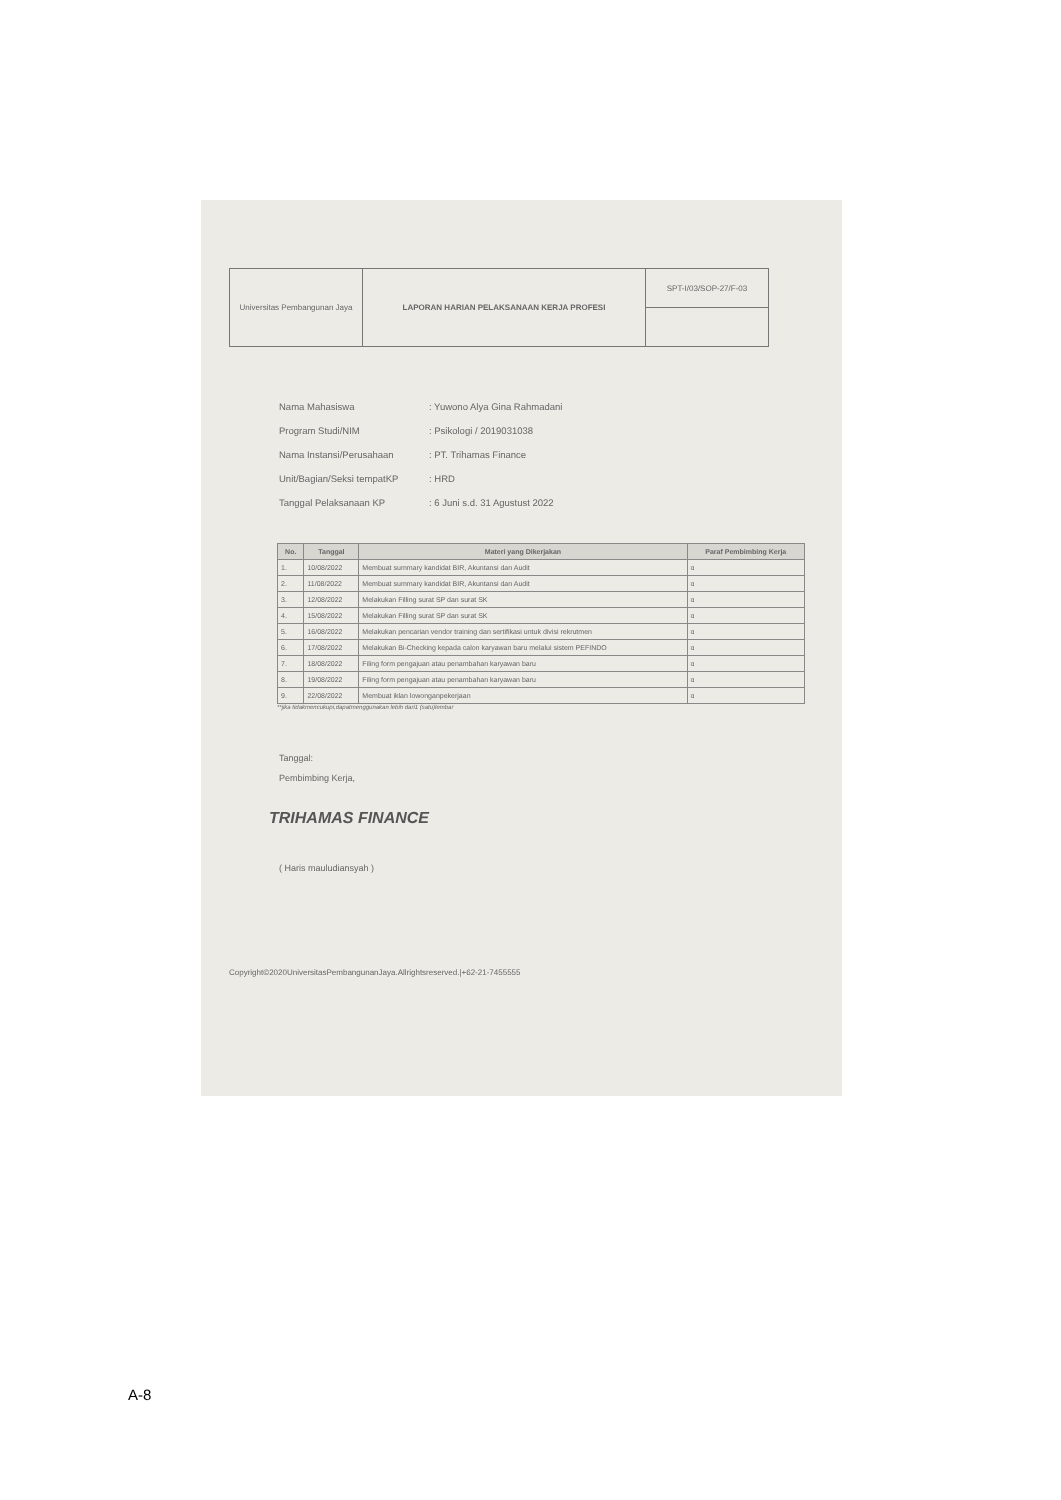| Universitas Pembangunan Jaya | LAPORAN HARIAN PELAKSANAAN KERJA PROFESI | SPT-I/03/SOP-27/F-03 |
Nama Mahasiswa: Yuwono Alya Gina Rahmadani
Program Studi/NIM: Psikologi / 2019031038
Nama Instansi/Perusahaan: PT. Trihamas Finance
Unit/Bagian/Seksi tempatKP: HRD
Tanggal Pelaksanaan KP: 6 Juni s.d. 31 Agustust 2022
| No. | Tanggal | Materi yang Dikerjakan | Paraf Pembimbing Kerja |
| --- | --- | --- | --- |
| 1. | 10/08/2022 | Membuat summary kandidat BIR, Akuntansi dan Audit | ɑ |
| 2. | 11/08/2022 | Membuat summary kandidat BIR, Akuntansi dan Audit | ɑ |
| 3. | 12/08/2022 | Melakukan Filling surat SP dan surat SK | ɑ |
| 4. | 15/08/2022 | Melakukan Filling surat SP dan surat SK | ɑ |
| 5. | 16/08/2022 | Melakukan pencarian vendor training dan sertifikasi untuk divisi rekrutmen | ɑ |
| 6. | 17/08/2022 | Melakukan Bi-Checking kepada calon karyawan baru melalui sistem PEFINDO | ɑ |
| 7. | 18/08/2022 | Filing form pengajuan atau penambahan karyawan baru | ɑ |
| 8. | 19/08/2022 | Filing form pengajuan atau penambahan karyawan baru | ɑ |
| 9. | 22/08/2022 | Membuat iklan lowonganpekerjaan | ɑ |
**jika tidakmencukupi,dapatmenggunakan lebih dari1 (satu)lembar
Tanggal:
Pembimbing Kerja,
TRIHAMAS FINANCE
( Haris mauludiansyah )
Copyright©2020UniversitasPembangunanJaya.Allrightsreserved.|+62-21-7455555
A-8